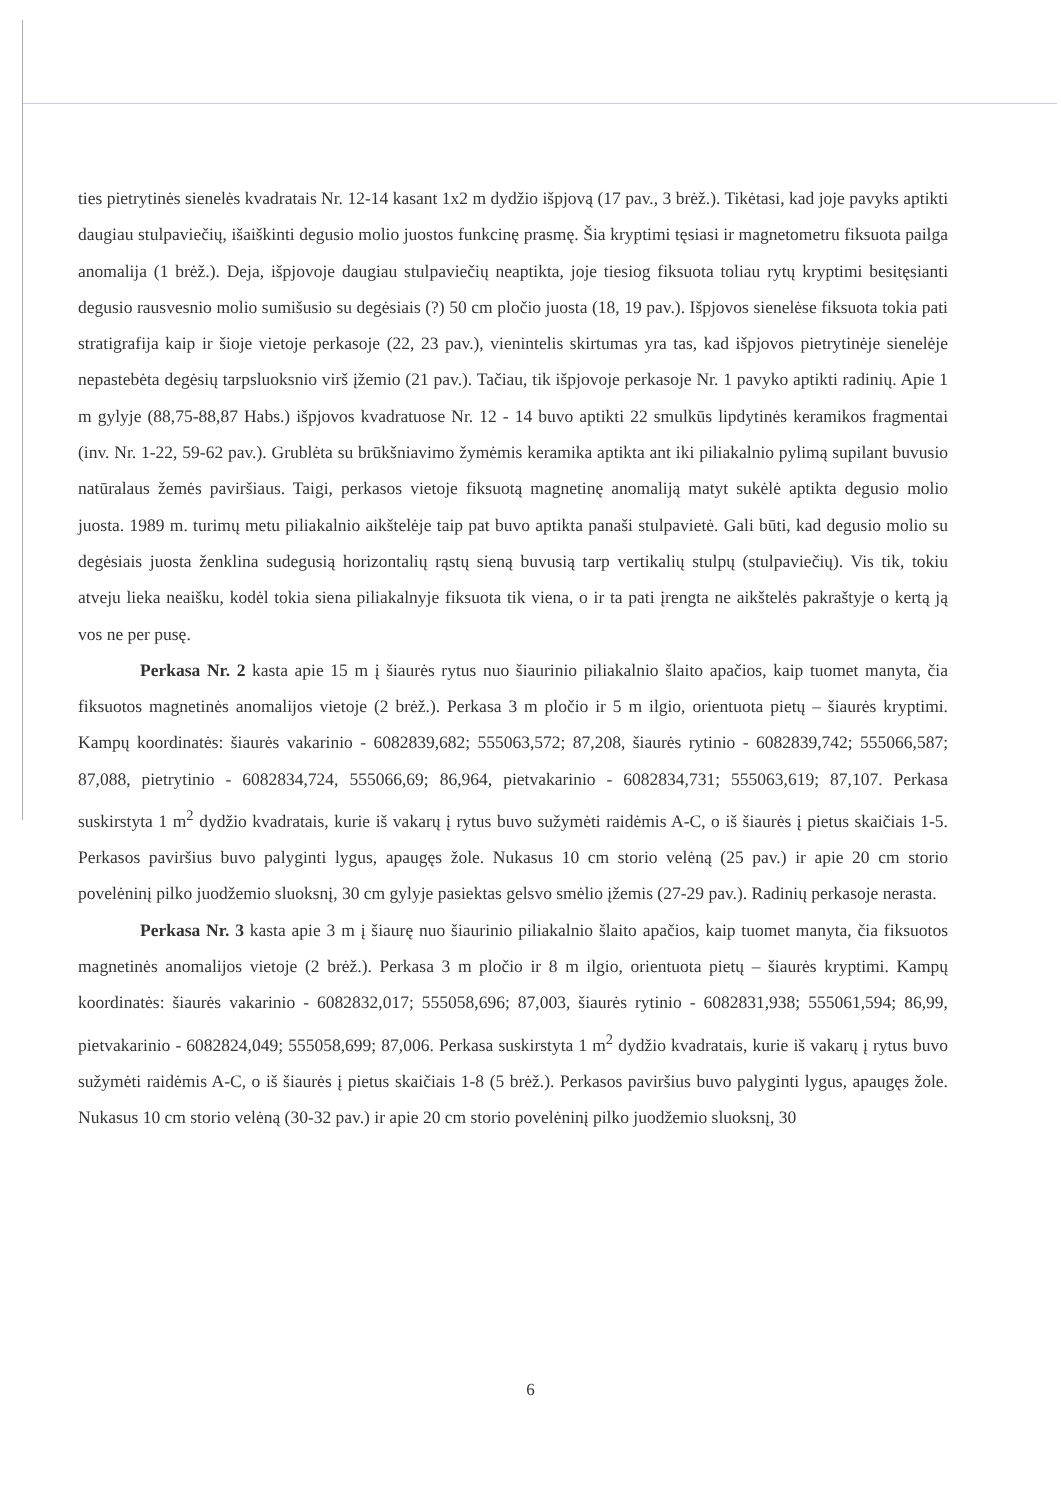ties pietrytinės sienelės kvadratais Nr. 12-14 kasant 1x2 m dydžio išpjovą (17 pav., 3 brėž.). Tikėtasi, kad joje pavyks aptikti daugiau stulpaviečių, išaiškinti degusio molio juostos funkcinę prasmę. Šia kryptimi tęsiasi ir magnetometru fiksuota pailga anomalija (1 brėž.). Deja, išpjovoje daugiau stulpaviečių neaptikta, joje tiesiog fiksuota toliau rytų kryptimi besitęsianti degusio rausvesnio molio sumišusio su degėsiais (?) 50 cm pločio juosta (18, 19 pav.). Išpjovos sienelėse fiksuota tokia pati stratigrafija kaip ir šioje vietoje perkasoje (22, 23 pav.), vienintelis skirtumas yra tas, kad išpjovos pietrytinėje sienelėje nepastebėta degėsių tarpsluoksnio virš įžemio (21 pav.). Tačiau, tik išpjovoje perkasoje Nr. 1 pavyko aptikti radinių. Apie 1 m gylyje (88,75-88,87 Habs.) išpjovos kvadratuose Nr. 12 - 14 buvo aptikti 22 smulkūs lipdytinės keramikos fragmentai (inv. Nr. 1-22, 59-62 pav.). Grublėta su brūkšniavimo žymėmis keramika aptikta ant iki piliakalnio pylimą supilant buvusio natūralaus žemės paviršiaus. Taigi, perkasos vietoje fiksuotą magnetinę anomaliją matyt sukėlė aptikta degusio molio juosta. 1989 m. turimų metu piliakalnio aikštelėje taip pat buvo aptikta panaši stulpavietė. Gali būti, kad degusio molio su degėsiais juosta ženklina sudegusią horizontalių rąstų sieną buvusią tarp vertikalių stulpų (stulpaviečių). Vis tik, tokiu atveju lieka neaišku, kodėl tokia siena piliakalnyje fiksuota tik viena, o ir ta pati įrengta ne aikštelės pakraštyje o kertą ją vos ne per pusę.
Perkasa Nr. 2 kasta apie 15 m į šiaurės rytus nuo šiaurinio piliakalnio šlaito apačios, kaip tuomet manyta, čia fiksuotos magnetinės anomalijos vietoje (2 brėž.). Perkasa 3 m pločio ir 5 m ilgio, orientuota pietų – šiaurės kryptimi. Kampų koordinatės: šiaurės vakarinio - 6082839,682; 555063,572; 87,208, šiaurės rytinio - 6082839,742; 555066,587; 87,088, pietrytinio - 6082834,724, 555066,69; 86,964, pietvakarinio - 6082834,731; 555063,619; 87,107. Perkasa suskirstyta 1 m<sup>2</sup> dydžio kvadratais, kurie iš vakarų į rytus buvo sužymėti raidėmis A-C, o iš šiaurės į pietus skaičiais 1-5. Perkasos paviršius buvo palyginti lygus, apaugęs žole. Nukasus 10 cm storio velėną (25 pav.) ir apie 20 cm storio povelėninį pilko juodžemio sluoksnį, 30 cm gylyje pasiektas gelsvo smėlio įžemis (27-29 pav.). Radinių perkasoje nerasta.
Perkasa Nr. 3 kasta apie 3 m į šiaurę nuo šiaurinio piliakalnio šlaito apačios, kaip tuomet manyta, čia fiksuotos magnetinės anomalijos vietoje (2 brėž.). Perkasa 3 m pločio ir 8 m ilgio, orientuota pietų – šiaurės kryptimi. Kampų koordinatės: šiaurės vakarinio - 6082832,017; 555058,696; 87,003, šiaurės rytinio - 6082831,938; 555061,594; 86,99, pietvakarinio - 6082824,049; 555058,699; 87,006. Perkasa suskirstyta 1 m<sup>2</sup> dydžio kvadratais, kurie iš vakarų į rytus buvo sužymėti raidėmis A-C, o iš šiaurės į pietus skaičiais 1-8 (5 brėž.). Perkasos paviršius buvo palyginti lygus, apaugęs žole. Nukasus 10 cm storio velėną (30-32 pav.) ir apie 20 cm storio povelėninį pilko juodžemio sluoksnį, 30
6